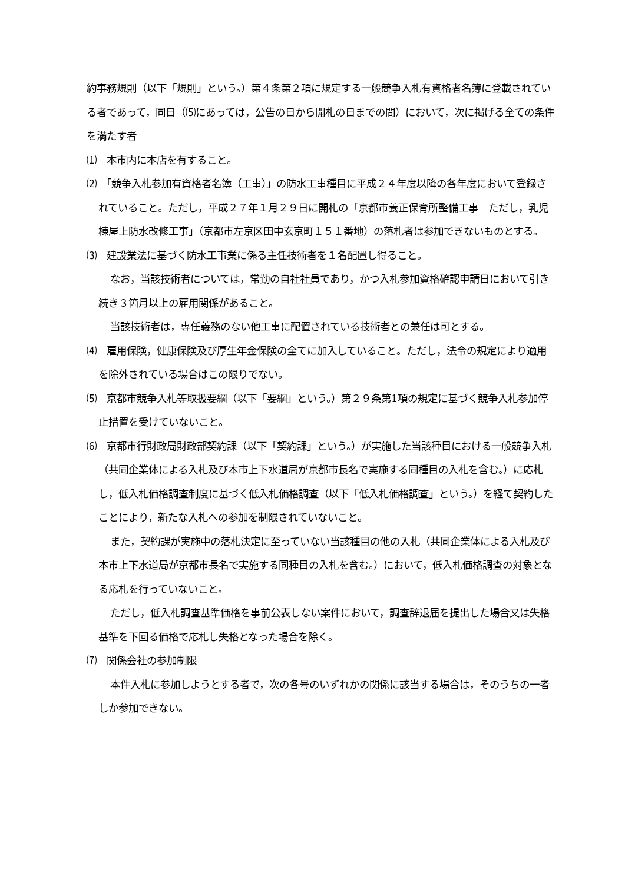約事務規則（以下「規則」という。）第４条第２項に規定する一般競争入札有資格者名簿に登載されている者であって，同日（⑸にあっては，公告の日から開札の日までの間）において，次に掲げる全ての条件を満たす者
⑴　本市内に本店を有すること。
⑵　「競争入札参加有資格者名簿（工事）」の防水工事種目に平成２４年度以降の各年度において登録されていること。ただし，平成２７年１月２９日に開札の「京都市養正保育所整備工事　ただし，乳児棟屋上防水改修工事」（京都市左京区田中玄京町１５１番地）の落札者は参加できないものとする。
⑶　建設業法に基づく防水工事業に係る主任技術者を１名配置し得ること。
なお，当該技術者については，常勤の自社社員であり，かつ入札参加資格確認申請日において引き続き３箇月以上の雇用関係があること。
当該技術者は，専任義務のない他工事に配置されている技術者との兼任は可とする。
⑷　雇用保険，健康保険及び厚生年金保険の全てに加入していること。ただし，法令の規定により適用を除外されている場合はこの限りでない。
⑸　京都市競争入札等取扱要綱（以下「要綱」という。）第２９条第1項の規定に基づく競争入札参加停止措置を受けていないこと。
⑹　京都市行財政局財政部契約課（以下「契約課」という。）が実施した当該種目における一般競争入札（共同企業体による入札及び本市上下水道局が京都市長名で実施する同種目の入札を含む。）に応札し，低入札価格調査制度に基づく低入札価格調査（以下「低入札価格調査」という。）を経て契約したことにより，新たな入札への参加を制限されていないこと。
また，契約課が実施中の落札決定に至っていない当該種目の他の入札（共同企業体による入札及び本市上下水道局が京都市長名で実施する同種目の入札を含む。）において，低入札価格調査の対象となる応札を行っていないこと。
ただし，低入札調査基準価格を事前公表しない案件において，調査辞退届を提出した場合又は失格基準を下回る価格で応札し失格となった場合を除く。
⑺　関係会社の参加制限
本件入札に参加しようとする者で，次の各号のいずれかの関係に該当する場合は，そのうちの一者しか参加できない。